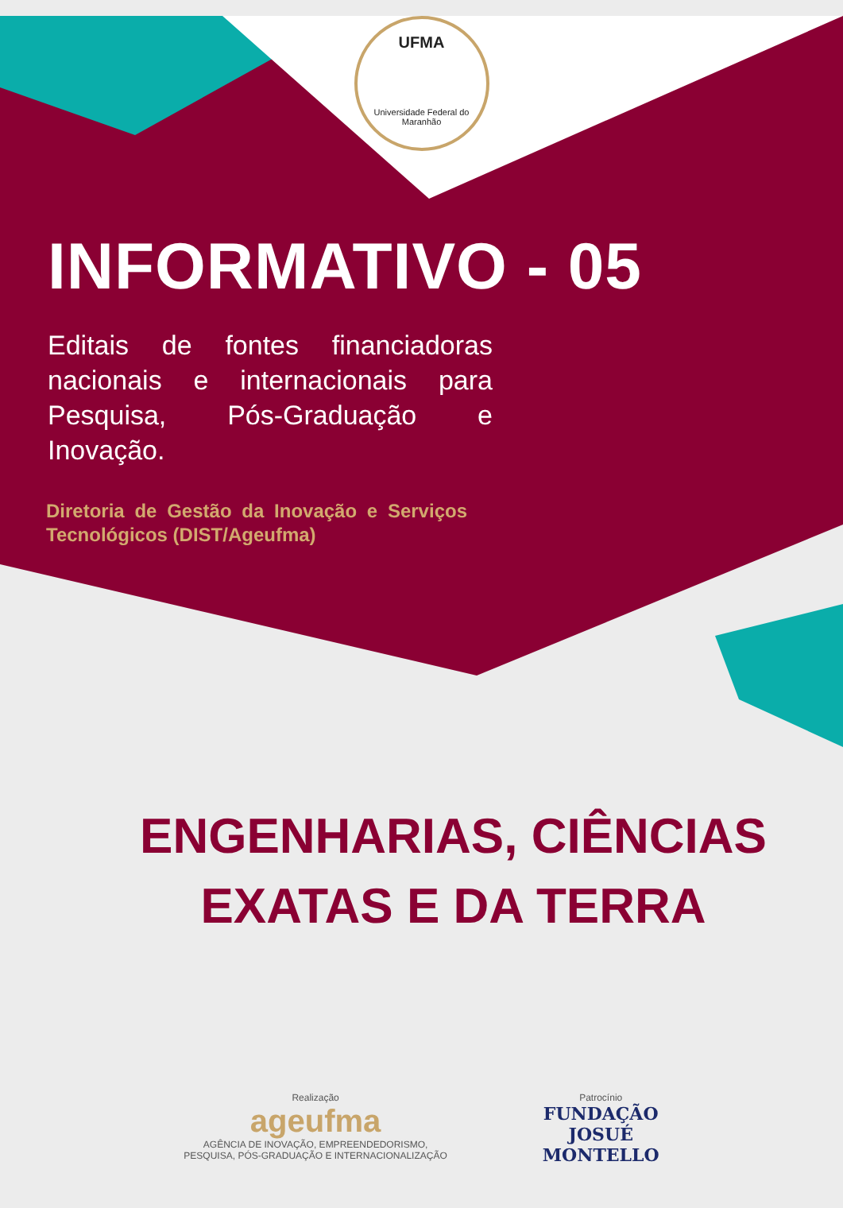UFMA
Universidade Federal do Maranhão
INFORMATIVO - 05
Editais de fontes financiadoras nacionais e internacionais para Pesquisa, Pós-Graduação e Inovação.
Diretoria de Gestão da Inovação e Serviços Tecnológicos (DIST/Ageufma)
ENGENHARIAS, CIÊNCIAS
EXATAS E DA TERRA
Realização
ageufma
AGÊNCIA DE INOVAÇÃO, EMPREENDEDORISMO,
PESQUISA, PÓS-GRADUAÇÃO E INTERNACIONALIZAÇÃO
Patrocínio
FUNDAÇÃO
JOSUÉ
MONTELLO